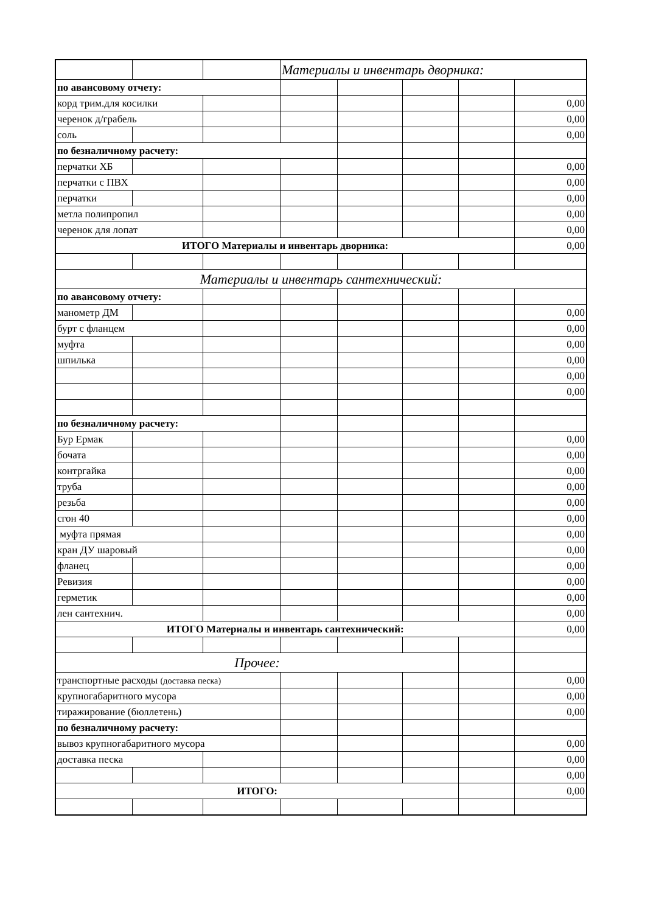| | | | Материалы и инвентарь дворника: | | | | |
| по авансовому отчету: | | | | | | | |
| корд трим.для косилки | | | | | | | 0,00 |
| черенок д/грабель | | | | | | | 0,00 |
| соль | | | | | | | 0,00 |
| по безналичному расчету: | | | | | | | |
| перчатки ХБ | | | | | | | 0,00 |
| перчатки с ПВХ | | | | | | | 0,00 |
| перчатки | | | | | | | 0,00 |
| метла полипропил | | | | | | | 0,00 |
| черенок для лопат | | | | | | | 0,00 |
| ИТОГО Материалы и инвентарь дворника: | | | | | | | 0,00 |
| Материалы и инвентарь сантехнический: | | | | | | | |
| по авансовому отчету: | | | | | | | |
| манометр ДМ | | | | | | | 0,00 |
| бурт с фланцем | | | | | | | 0,00 |
| муфта | | | | | | | 0,00 |
| шпилька | | | | | | | 0,00 |
| | | | | | | | 0,00 |
| | | | | | | | 0,00 |
| по безналичному расчету: | | | | | | | |
| Бур Ермак | | | | | | | 0,00 |
| бочата | | | | | | | 0,00 |
| контргайка | | | | | | | 0,00 |
| труба | | | | | | | 0,00 |
| резьба | | | | | | | 0,00 |
| сгон 40 | | | | | | | 0,00 |
| муфта прямая | | | | | | | 0,00 |
| кран ДУ шаровый | | | | | | | 0,00 |
| фланец | | | | | | | 0,00 |
| Ревизия | | | | | | | 0,00 |
| герметик | | | | | | | 0,00 |
| лен сантехнич. | | | | | | | 0,00 |
| ИТОГО Материалы и инвентарь сантехнический: | | | | | | | 0,00 |
| Прочее: | | | | | | | |
| транспортные расходы (доставка песка) | | | | | | | 0,00 |
| крупногабаритного мусора | | | | | | | 0,00 |
| тиражирование (бюллетень) | | | | | | | 0,00 |
| по безналичному расчету: | | | | | | | |
| вывоз крупногабаритного мусора | | | | | | | 0,00 |
| доставка песка | | | | | | | 0,00 |
| | | | | | | | 0,00 |
| ИТОГО: | | | | | | | 0,00 |